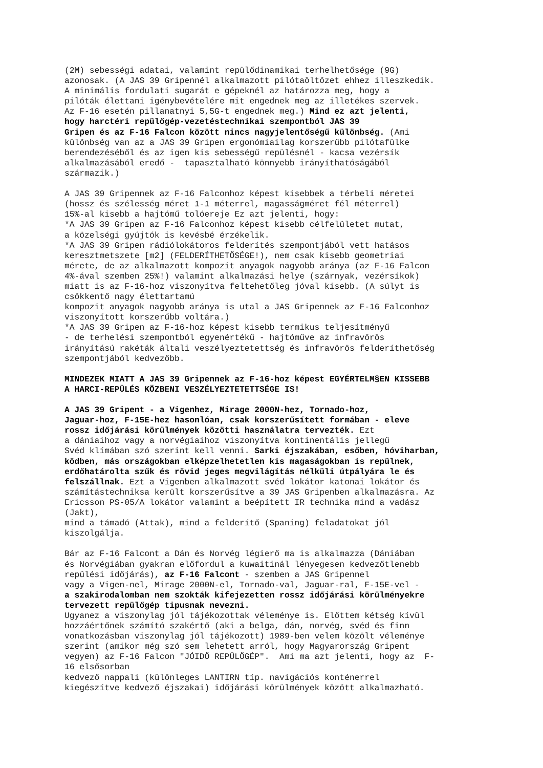(2M) sebességi adatai, valamint repülődinamikai terhelhetősége (9G) azonosak. (A JAS 39 Gripennél alkalmazott pilótaöltözet ehhez illeszkedik. A minimális fordulati sugarát e gépeknél az határozza meg, hogy a pilóták élettani igénybevételére mit engednek meg az illetékes szervek. Az F-16 esetén pillanatnyi 5,5G-t engednek meg.) Mind ez azt jelenti, hogy harctéri repülőgép-vezetéstechnikai szempontból JAS 39 Gripen és az F-16 Falcon között nincs nagyjelentőségű különbség. (Ami különbség van az a JAS 39 Gripen ergonómiailag korszerűbb pilótafülke berendezéséből és az igen kis sebességű repülésnél - kacsa vezérsík alkalmazásából eredő - tapasztalható könnyebb irányíthatóságából származik.) A JAS 39 Gripennek az F-16 Falconhoz képest kisebbek a térbeli méretei (hossz és szélesség méret 1-1 méterrel, magasságméret fél méterrel) 15%-al kisebb a hajtómű tolóereje Ez azt jelenti, hogy: *A JAS 39 Gripen az F-16 Falconhoz képest kisebb célfelületet mutat, a közelségi gyújtók is kevésbé érzékelik. *A JAS 39 Gripen rádiólokátoros felderítés szempontjából vett hatásos keresztmetszete [m2] (FELDERÍTHETŐSÉGE!), nem csak kisebb geometriai mérete, de az alkalmazott kompozit anyagok nagyobb aránya (az F-16 Falcon 4%-ával szemben 25%!) valamint alkalmazási helye (szárnyak, vezérsíkok) miatt is az F-16-hoz viszonyítva feltehetőleg jóval kisebb. (A súlyt is csökkentő nagy élettartamú kompozit anyagok nagyobb aránya is utal a JAS Gripennek az F-16 Falconhoz viszonyított korszerűbb voltára.) *A JAS 39 Gripen az F-16-hoz képest kisebb termikus teljesítményű - de terhelési szempontból egyenértékű - hajtóműve az infravörös irányítású rakéták általi veszélyeztetettség és infravörös felderíthetőség szempontjából kedvezőbb. MINDEZEK MIATT A JAS 39 Gripennek az F-16-hoz képest EGYÉRTELM§EN KISSEBB A HARCI-REPÜLÉS KÖZBENI VESZÉLYEZTETETTSÉGE IS! A JAS 39 Gripent - a Vigenhez, Mirage 2000N-hez, Tornado-hoz, Jaguar-hoz, F-15E-hez hasonlóan, csak korszerűsített formában - eleve rossz időjárási körülmények közötti használatra tervezték. Ezt a dániaihoz vagy a norvégiaihoz viszonyítva kontinentális jellegű Svéd klímában szó szerint kell venni. Sarki éjszakában, esőben, hóviharban, ködben, más országokban elképzelhetetlen kis magaságokban is repülnek, erdőhatárolta szűk és rövid jeges megvilágítás nélküli útpályára le és felszállnak. Ezt a Vigenben alkalmazott svéd lokátor katonai lokátor és számítástechniksa került korszerűsítve a 39 JAS Gripenben alkalmazásra. Az Ericsson PS-05/A lokátor valamint a beépített IR technika mind a vadász (Jakt), mind a támadó (Attak), mind a felderítő (Spaning) feladatokat jól kiszolgálja. Bár az F-16 Falcont a Dán és Norvég légierő ma is alkalmazza (Dániában és Norvégiában gyakran előfordul a kuwaitinál lényegesen kedvezőtlenebb repülési időjárás), az F-16 Falcont - szemben a JAS Gripennel vagy a Vigen-nel, Mirage 2000N-el, Tornado-val, Jaguar-ral, F-15E-vel - a szakirodalomban nem szokták kifejezetten rossz időjárási körülményekre tervezett repülőgép tipusnak nevezni. Ugyanez a viszonylag jól tájékozottak véleménye is. Előttem kétség kívül hozzáértőnek számító szakértő (aki a belga, dán, norvég, svéd és finn vonatkozásban viszonylag jól tájékozott) 1989-ben velem közölt véleménye szerint (amikor még szó sem lehetett arról, hogy Magyarország Gripent vegyen) az F-16 Falcon "JÓIDŐ REPÜLŐGÉP". Ami ma azt jelenti, hogy az F- 16 elsősorban kedvező nappali (különleges LANTIRN típ. navigációs konténerrel kiegészítve kedvező éjszakai) időjárási körülmények között alkalmazható.